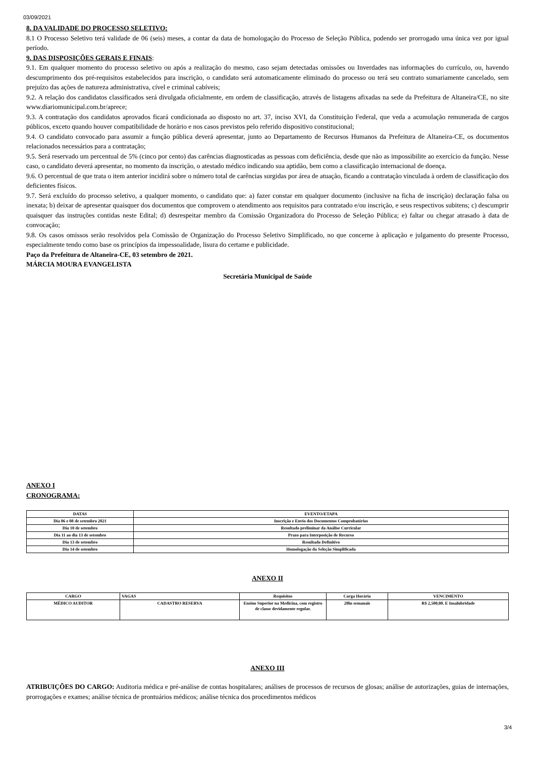03/09/2021
8. DA VALIDADE DO PROCESSO SELETIVO:
8.1 O Processo Seletivo terá validade de 06 (seis) meses, a contar da data de homologação do Processo de Seleção Pública, podendo ser prorrogado uma única vez por igual período.
9. DAS DISPOSIÇÕES GERAIS E FINAIS:
9.1. Em qualquer momento do processo seletivo ou após a realização do mesmo, caso sejam detectadas omissões ou Inverdades nas informações do currículo, ou, havendo descumprimento dos pré-requisitos estabelecidos para inscrição, o candidato será automaticamente eliminado do processo ou terá seu contrato sumariamente cancelado, sem prejuízo das ações de natureza administrativa, cível e criminal cabíveis;
9.2. A relação dos candidatos classificados será divulgada oficialmente, em ordem de classificação, através de listagens afixadas na sede da Prefeitura de Altaneira/CE, no site www.diariomunicipal.com.br/aprece;
9.3. A contratação dos candidatos aprovados ficará condicionada ao disposto no art. 37, inciso XVI, da Constituição Federal, que veda a acumulação remunerada de cargos públicos, exceto quando houver compatibilidade de horário e nos casos previstos pelo referido dispositivo constitucional;
9.4. O candidato convocado para assumir a função pública deverá apresentar, junto ao Departamento de Recursos Humanos da Prefeitura de Altaneira-CE, os documentos relacionados necessários para a contratação;
9.5. Será reservado um percentual de 5% (cinco por cento) das carências diagnosticadas as pessoas com deficiência, desde que não as impossibilite ao exercício da função. Nesse caso, o candidato deverá apresentar, no momento da inscrição, o atestado médico indicando sua aptidão, bem como a classificação internacional de doença.
9.6. O percentual de que trata o item anterior incidirá sobre o número total de carências surgidas por área de atuação, ficando a contratação vinculada à ordem de classificação dos deficientes físicos.
9.7. Será excluído do processo seletivo, a qualquer momento, o candidato que: a) fazer constar em qualquer documento (inclusive na ficha de inscrição) declaração falsa ou inexata; b) deixar de apresentar quaisquer dos documentos que comprovem o atendimento aos requisitos para contratado e/ou inscrição, e seus respectivos subitens; c) descumprir quaisquer das instruções contidas neste Edital; d) desrespeitar membro da Comissão Organizadora do Processo de Seleção Pública; e) faltar ou chegar atrasado à data de convocação;
9.8. Os casos omissos serão resolvidos pela Comissão de Organização do Processo Seletivo Simplificado, no que concerne à aplicação e julgamento do presente Processo, especialmente tendo como base os princípios da impessoalidade, lisura do certame e publicidade.
Paço da Prefeitura de Altaneira-CE, 03 setembro de 2021.
MÁRCIA MOURA EVANGELISTA
Secretária Municipal de Saúde
ANEXO I
CRONOGRAMA:
| DATAS | EVENTO/ETAPA |
| --- | --- |
| Dia 06 e 08 de setembro 2021 | Inscrição e Envio dos Documentos Comprobatórios |
| Dia 10 de setembro | Resultado preliminar da Análise Curricular |
| Dia 11 ao dia 13 de setembro | Prazo para Interposição de Recurso |
| Dia 13 de setembro | Resultado Definitivo |
| Dia 14 de setembro | Homologação da Seleção Simplificada |
ANEXO II
| CARGO | VAGAS | Requisitos | Carga Horária | VENCIMENTO |
| --- | --- | --- | --- | --- |
| MÉDICO AUDITOR | CADASTRO RESERVA | Ensino Superior na Medicina, com registro de classe devidamente regular. | 20hs semanais | R$ 2,500,00. E Insalubridade |
ANEXO III
ATRIBUIÇÕES DO CARGO: Auditoria médica e pré-análise de contas hospitalares; análises de processos de recursos de glosas; análise de autorizações, guias de internações, prorrogações e exames; análise técnica de prontuários médicos; análise técnica dos procedimentos médicos
3/4